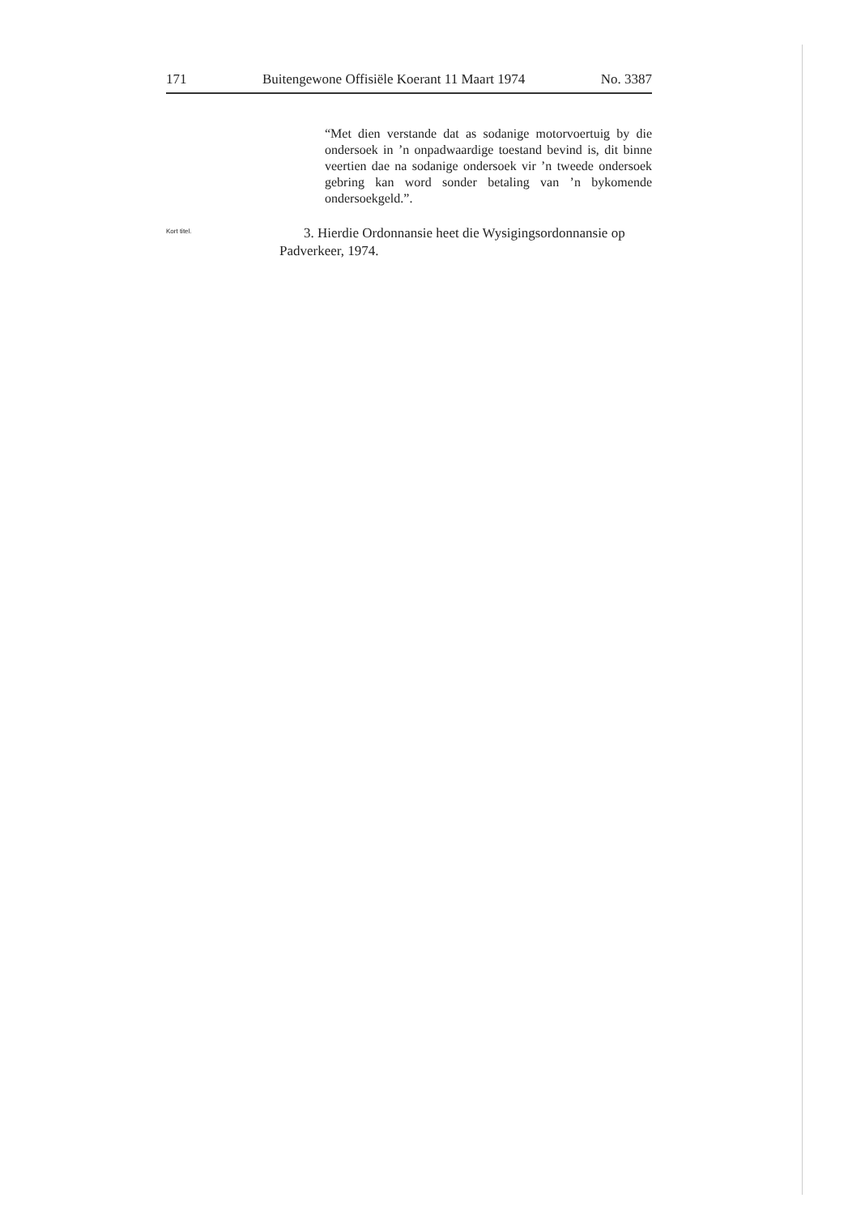171 Buitengewone Offisiële Koerant 11 Maart 1974 No. 3387
“Met dien verstande dat as sodanige motorvoertuig by die ondersoek in ’n onpadwaardige toestand bevind is, dit binne veertien dae na sodanige ondersoek vir ’n tweede ondersoek gebring kan word sonder betaling van ’n bykomende ondersoekgeld.”.
Kort titel.
3. Hierdie Ordonnansie heet die Wysigingsordonnansie op Padverkeer, 1974.